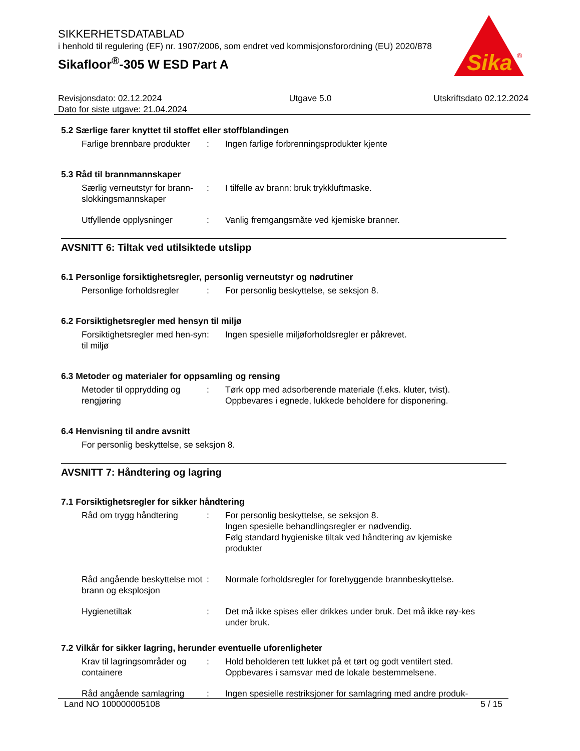SIKKERHETSDATABLAD
i henhold til regulering (EF) nr. 1907/2006, som endret ved kommisjonsforordning (EU) 2020/878
Sikafloor<sup>®</sup>-305 W ESD Part A
Sika
®
Revisjonsdato: 02.12.2024
Dato for siste utgave: 21.04.2024
Utgave 5.0 Utskriftsdato 02.12.2024
5.2 Særlige farer knyttet til stoffet eller stoffblandingen
Farlige brennbare produkter
: Ingen farlige forbrenningsprodukter kjente
5.3 Råd til brannmannskaper
Særlig verneutstyr for brann-slokkingsmannskaper
: I tilfelle av brann: bruk trykkluftmaske.
Utfyllende opplysninger : Vanlig fremgangsmåte ved kjemiske branner.
AVSNITT 6: Tiltak ved utilsiktede utslipp
6.1 Personlige forsiktighetsregler, personlig verneutstyr og nødrutiner
Personlige forholdsregler
: For personlig beskyttelse, se seksjon 8.
6.2 Forsiktighetsregler med hensyn til miljø
Forsiktighetsregler med hen-syn til miljø
: Ingen spesielle miljøforholdsregler er påkrevet.
6.3 Metoder og materialer for oppsamling og rensing
Metoder til opprydding og rengjøring
: Tørk opp med adsorberende materiale (f.eks. kluter, tvist).
Oppbevares i egnede, lukkede beholdere for disponering.
6.4 Henvisning til andre avsnitt
For personlig beskyttelse, se seksjon 8.
AVSNITT 7: Håndtering og lagring
7.1 Forsiktighetsregler for sikker håndtering
Råd om trygg håndtering : For personlig beskyttelse, se seksjon 8.
Ingen spesielle behandlingsregler er nødvendig.
Følg standard hygieniske tiltak ved håndtering av kjemiske produkter
Råd angående beskyttelse mot brann og eksplosjon
: Normale forholdsregler for forebyggende brannbeskyttelse.
Hygienetiltak : Det må ikke spises eller drikkes under bruk. Det må ikke røy-kes under bruk.
7.2 Vilkår for sikker lagring, herunder eventuelle uforenligheter
Krav til lagringsområder og containere
: Hold beholderen tett lukket på et tørt og godt ventilert sted.
Oppbevares i samsvar med de lokale bestemmelsene.
Råd angående samlagring : Ingen spesielle restriksjoner for samlagring med andre produk-
Land NO 100000005108 5 / 15